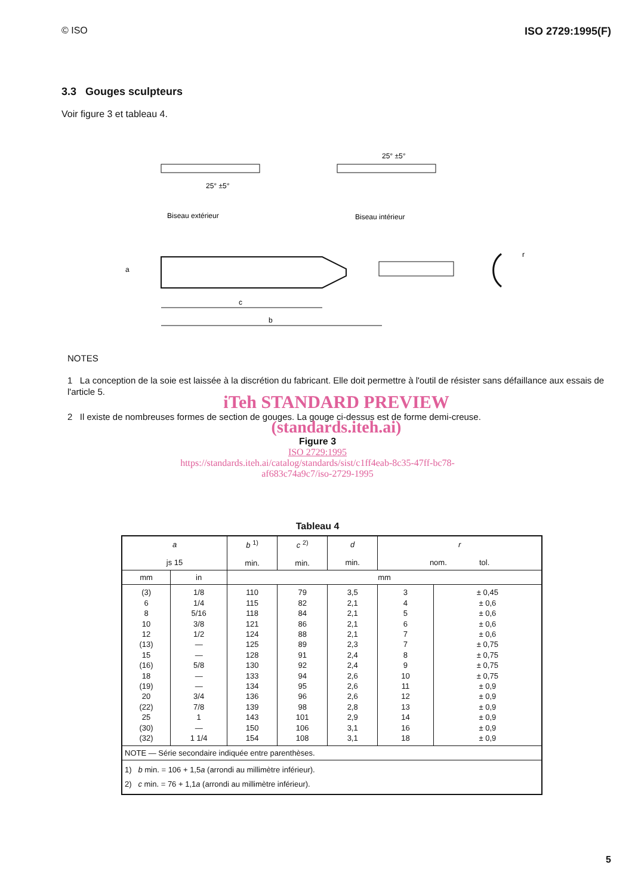© ISO ISO 2729:1995(F)
3.3 Gouges sculpteurs
Voir figure 3 et tableau 4.
25° ±5°
Biseau extérieur
25° ±5°
Biseau intérieur
c
b
a
r
NOTES
1 La conception de la soie est laissée à la discrétion du fabricant. Elle doit permettre à l'outil de résister sans défaillance aux essais de l'article 5.
iTeh STANDARD PREVIEW
2 Il existe de nombreuses formes de section de gouges. La gouge ci-dessus est de forme demi-creuse.
(standards.iteh.ai)
Figure 3
ISO 2729:1995
https://standards.iteh.ai/catalog/standards/sist/c1ff4eab-8c35-47ff-bc78-
af683c74a9c7/iso-2729-1995
Tableau 4
| a js 15 | | b <sup>1)</sup> min. | c <sup>2)</sup> min. | d min. | r nom. tol. | |
| --- | --- | --- | --- | --- | --- | --- |
| mm | in | mm | | | | |
| (3) 6 8 10 12 (13) 15 (16) 18 (19) 20 (22) 25 (30) (32) | 1/8 1/4 5/16 3/8 1/2 — — 5/8 — — 3/4 7/8 1 — 1 1/4 | 110 115 118 121 124 125 128 130 133 134 136 139 143 150 154 | 79 82 84 86 88 89 91 92 94 95 96 98 101 106 108 | 3,5 2,1 2,1 2,1 2,1 2,3 2,4 2,4 2,6 2,6 2,6 2,8 2,9 3,1 3,1 | 3 4 5 6 7 7 8 9 10 11 12 13 14 16 18 | ± 0,45 ± 0,6 ± 0,6 ± 0,6 ± 0,6 ± 0,75 ± 0,75 ± 0,75 ± 0,75 ± 0,9 ± 0,9 ± 0,9 ± 0,9 ± 0,9 ± 0,9 |
| NOTE — Série secondaire indiquée entre parenthèses. | | | | | | |
| 1) b min. = 106 + 1,5 a (arrondi au millimètre inférieur). 2) c min. = 76 + 1,1 a (arrondi au millimètre inférieur). | | | | | | |
5